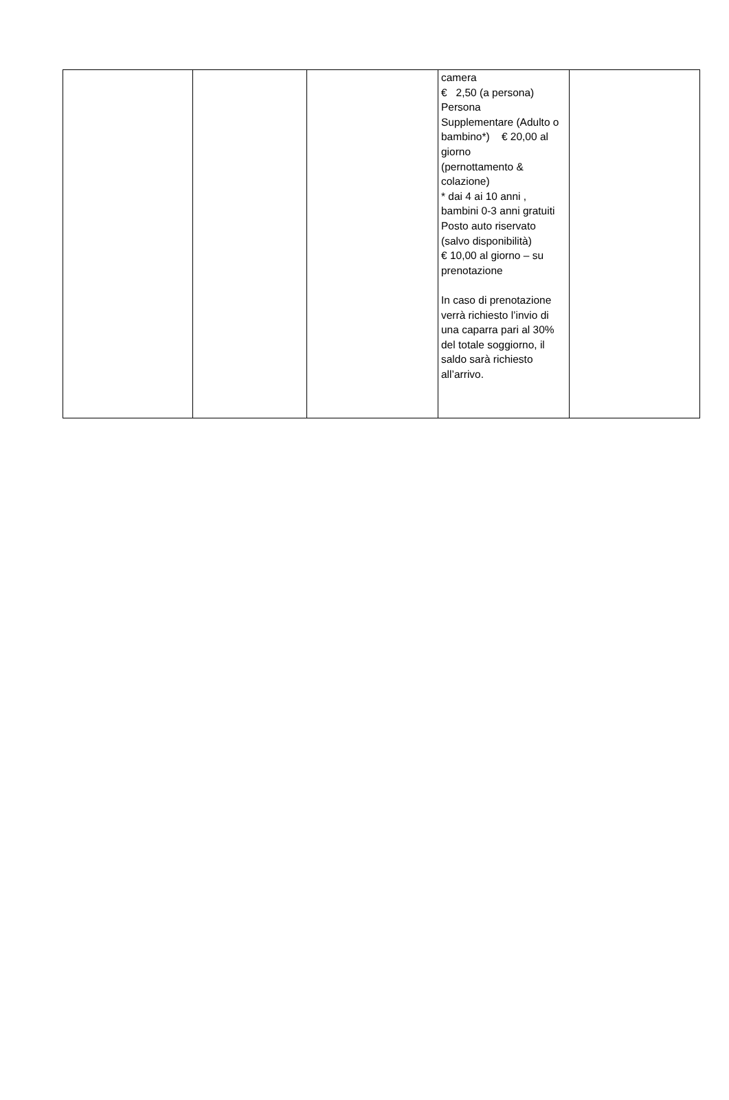| | | | camera € 2,50 (a persona) Persona Supplementare (Adulto o bambino*) € 20,00 al giorno (pernottamento & colazione) * dai 4 ai 10 anni , bambini 0-3 anni gratuiti Posto auto riservato (salvo disponibilità) € 10,00 al giorno – su prenotazione In caso di prenotazione verrà richiesto l’invio di una caparra pari al 30% del totale soggiorno, il saldo sarà richiesto all’arrivo. | |